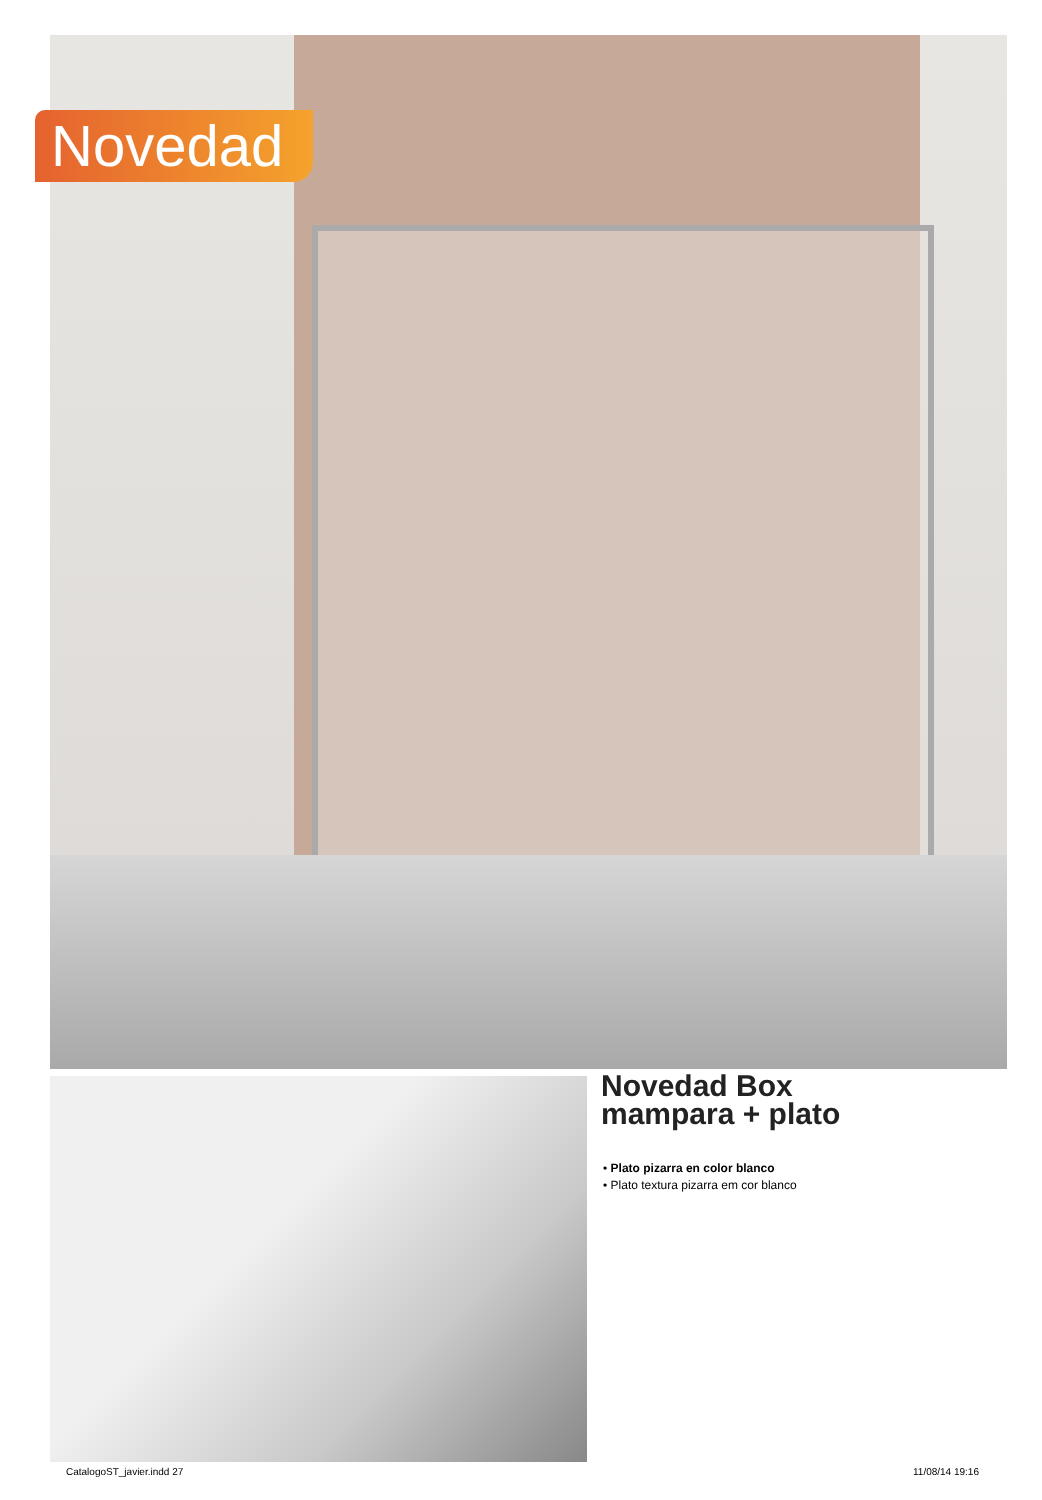Novedad
Novedad Box
mampara + plato
• Plato pizarra en color blanco
• Plato textura pizarra em cor blanco
CatalogoST_javier.indd 27 11/08/14 19:16